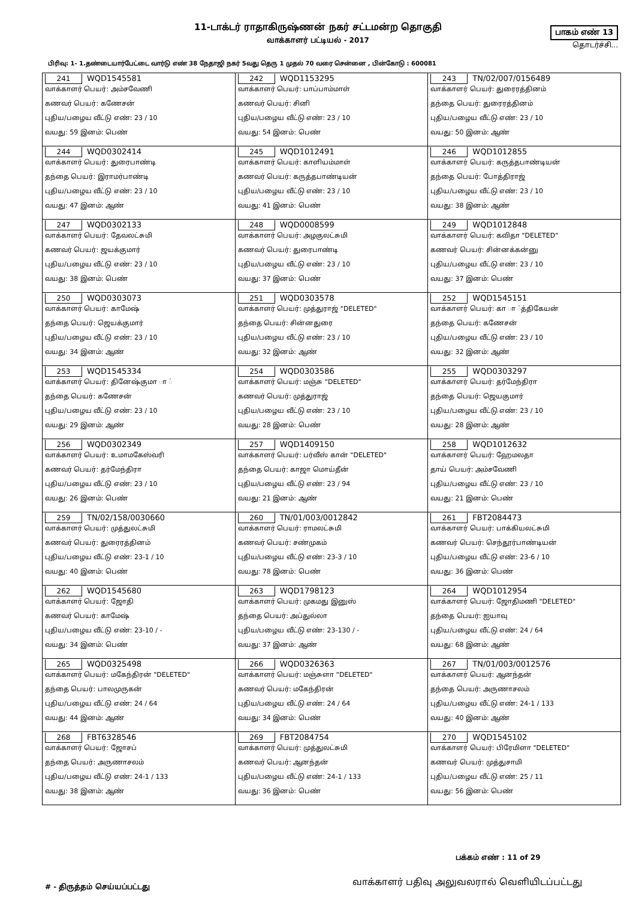11-டாக்டர் ராதாகிருஷ்ணன் நகர் சட்டமன்ற தொகுதி
வாக்காளர் பட்டியல் - 2017
பாகம் எண் 13
தொடர்ச்சி...
பிரிவு: 1- 1.தண்டையார்பேட்டை வார்டு எண் 38 நேதாஜி நகர் 5வது தெரு 1 முதல் 70 வரை சென்னை , பின்கோடு : 600081
| 241 WQD1545581 வாக்காளர் பெயர்: அம்சவேணி கணவர் பெயர்: கணேசன் புதிய/பழைய வீட்டு எண்: 23 / 10 வயது: 59 இனம்: பெண் | 242 WQD1153295 வாக்காளர் பெயர்: பாப்பாம்மாள் கணவர் பெயர்: சினி புதிய/பழைய வீட்டு எண்: 23 / 10 வயது: 54 இனம்: பெண் | 243 TN/02/007/0156489 வாக்காளர் பெயர்: துரைரத்தினம் தந்தை பெயர்: துரைரத்தினம் புதிய/பழைய வீட்டு எண்: 23 / 10 வயது: 50 இனம்: ஆண் |
| 244 WQD0302414 வாக்காளர் பெயர்: துரைபாண்டி தந்தை பெயர்: இராமர்பாண்டி புதிய/பழைய வீட்டு எண்: 23 / 10 வயது: 47 இனம்: ஆண் | 245 WQD1012491 வாக்காளர் பெயர்: காளியம்மாள் கணவர் பெயர்: கருத்தபாண்டியன் புதிய/பழைய வீட்டு எண்: 23 / 10 வயது: 41 இனம்: பெண் | 246 WQD1012855 வாக்காளர் பெயர்: கருத்தபாண்டியன் தந்தை பெயர்: போத்திராஜ் புதிய/பழைய வீட்டு எண்: 23 / 10 வயது: 38 இனம்: ஆண் |
| 247 WQD0302133 வாக்காளர் பெயர்: தேவலட்சுமி கணவர் பெயர்: ஜயக்குமார் புதிய/பழைய வீட்டு எண்: 23 / 10 வயது: 38 இனம்: பெண் | 248 WQD0008599 வாக்காளர் பெயர்: அழகுலட்சுமி கணவர் பெயர்: துரைபாண்டி புதிய/பழைய வீட்டு எண்: 23 / 10 வயது: 37 இனம்: பெண் | 249 WQD1012848 வாக்காளர் பெயர்: கவிதா "DELETED" கணவர் பெயர்: சின்னக்கன்னு புதிய/பழைய வீட்டு எண்: 23 / 10 வயது: 37 இனம்: பெண் |
| 250 WQD0303073 வாக்காளர் பெயர்: காமேஷ் தந்தை பெயர்: ஜெயக்குமார் புதிய/பழைய வீட்டு எண்: 23 / 10 வயது: 34 இனம்: ஆண் | 251 WQD0303578 வாக்காளர் பெயர்: முத்துராஜ் "DELETED" தந்தை பெயர்: சின்னதுரை புதிய/பழைய வீட்டு எண்: 23 / 10 வயது: 32 இனம்: ஆண் | 252 WQD1545151 வாக்காளர் பெயர்: கா ா ்த்திகேயன் தந்தை பெயர்: கணேசன் புதிய/பழைய வீட்டு எண்: 23 / 10 வயது: 32 இனம்: ஆண் |
| 253 WQD1545334 வாக்காளர் பெயர்: தினேஷ்குமா ா ் தந்தை பெயர்: கணேசன் புதிய/பழைய வீட்டு எண்: 23 / 10 வயது: 29 இனம்: ஆண் | 254 WQD0303586 வாக்காளர் பெயர்: மஞ்சு "DELETED" கணவர் பெயர்: முத்துராஜ் புதிய/பழைய வீட்டு எண்: 23 / 10 வயது: 28 இனம்: பெண் | 255 WQD0303297 வாக்காளர் பெயர்: தர்மேந்திரா தந்தை பெயர்: ஜெயகுமார் புதிய/பழைய வீட்டு எண்: 23 / 10 வயது: 28 இனம்: ஆண் |
| 256 WQD0302349 வாக்காளர் பெயர்: உமாமகேஸ்வரி கணவர் பெயர்: தர்மேந்திரா புதிய/பழைய வீட்டு எண்: 23 / 10 வயது: 26 இனம்: பெண் | 257 WQD1409150 வாக்காளர் பெயர்: பர்வீஸ் கான் "DELETED" தந்தை பெயர்: காஜா மொய்தீன் புதிய/பழைய வீட்டு எண்: 23 / 94 வயது: 21 இனம்: ஆண் | 258 WQD1012632 வாக்காளர் பெயர்: ஹேமலதா தாய் பெயர்: அம்சவேணி புதிய/பழைய வீட்டு எண்: 23 / 10 வயது: 21 இனம்: பெண் |
| 259 TN/02/158/0030660 வாக்காளர் பெயர்: முத்துலட்சுமி கணவர் பெயர்: துரைரத்தினம் புதிய/பழைய வீட்டு எண்: 23-1 / 10 வயது: 40 இனம்: பெண் | 260 TN/01/003/0012842 வாக்காளர் பெயர்: ராமலட்சுமி கணவர் பெயர்: சண்முகம் புதிய/பழைய வீட்டு எண்: 23-3 / 10 வயது: 78 இனம்: பெண் | 261 FBT2084473 வாக்காளர் பெயர்: பாக்கியலட்சுமி கணவர் பெயர்: செந்தூர்பாண்டியன் புதிய/பழைய வீட்டு எண்: 23-6 / 10 வயது: 36 இனம்: பெண் |
| 262 WQD1545680 வாக்காளர் பெயர்: ஜோதி கணவர் பெயர்: காமேஷ் புதிய/பழைய வீட்டு எண்: 23-10 / - வயது: 34 இனம்: பெண் | 263 WQD1798123 வாக்காளர் பெயர்: முகமது இனுஸ் தந்தை பெயர்: அப்துல்லா புதிய/பழைய வீட்டு எண்: 23-130 / - வயது: 37 இனம்: ஆண் | 264 WQD1012954 வாக்காளர் பெயர்: ஜோதிமணி "DELETED" தந்தை பெயர்: ஐயாவு புதிய/பழைய வீட்டு எண்: 24 / 64 வயது: 68 இனம்: ஆண் |
| 265 WQD0325498 வாக்காளர் பெயர்: மகேந்திரன் "DELETED" தந்தை பெயர்: பாலமுருகன் புதிய/பழைய வீட்டு எண்: 24 / 64 வயது: 44 இனம்: ஆண் | 266 WQD0326363 வாக்காளர் பெயர்: மஞ்சுளா "DELETED" கணவர் பெயர்: மகேந்திரன் புதிய/பழைய வீட்டு எண்: 24 / 64 வயது: 34 இனம்: பெண் | 267 TN/01/003/0012576 வாக்காளர் பெயர்: ஆனந்தன் தந்தை பெயர்: அருணாசலம் புதிய/பழைய வீட்டு எண்: 24-1 / 133 வயது: 40 இனம்: ஆண் |
| 268 FBT6328546 வாக்காளர் பெயர்: ஜோசப் தந்தை பெயர்: அருணாசலம் புதிய/பழைய வீட்டு எண்: 24-1 / 133 வயது: 38 இனம்: ஆண் | 269 FBT2084754 வாக்காளர் பெயர்: முத்துலட்சுமி கணவர் பெயர்: ஆனந்தன் புதிய/பழைய வீட்டு எண்: 24-1 / 133 வயது: 36 இனம்: பெண் | 270 WQD1545102 வாக்காளர் பெயர்: பிரேமிளா "DELETED" கணவர் பெயர்: முத்துசாமி புதிய/பழைய வீட்டு எண்: 25 / 11 வயது: 56 இனம்: பெண் |
பக்கம் எண் : 11 of 29
# - திருத்தம் செய்யப்பட்டது வாக்காளர் பதிவு அலுவலரால் வெளியிடப்பட்டது